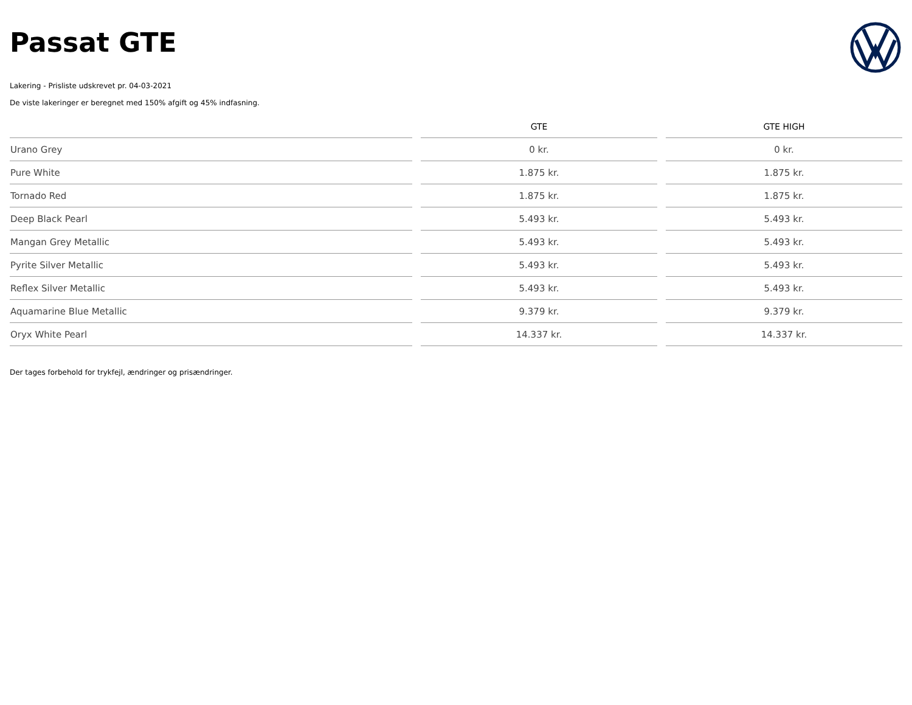Passat GTE
Lakering - Prisliste udskrevet pr. 04-03-2021
De viste lakeringer er beregnet med 150% afgift og 45% indfasning.
| | GTE | GTE HIGH |
| --- | --- | --- |
| Urano Grey | 0 kr. | 0 kr. |
| Pure White | 1.875 kr. | 1.875 kr. |
| Tornado Red | 1.875 kr. | 1.875 kr. |
| Deep Black Pearl | 5.493 kr. | 5.493 kr. |
| Mangan Grey Metallic | 5.493 kr. | 5.493 kr. |
| Pyrite Silver Metallic | 5.493 kr. | 5.493 kr. |
| Reflex Silver Metallic | 5.493 kr. | 5.493 kr. |
| Aquamarine Blue Metallic | 9.379 kr. | 9.379 kr. |
| Oryx White Pearl | 14.337 kr. | 14.337 kr. |
Der tages forbehold for trykfejl, ændringer og prisændringer.